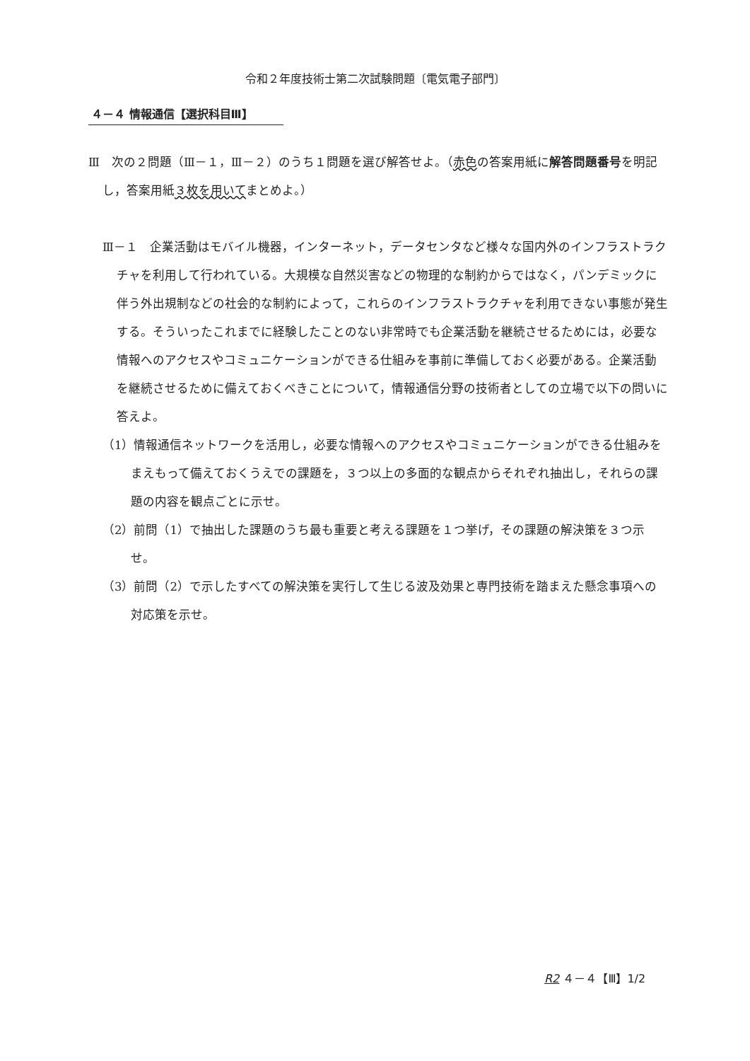令和２年度技術士第二次試験問題〔電気電子部門〕
４－４ 情報通信【選択科目Ⅲ】
Ⅲ　次の２問題（Ⅲ－１，Ⅲ－２）のうち１問題を選び解答せよ。（赤色の答案用紙に解答問題番号を明記し，答案用紙３枚を用いてまとめよ。）
Ⅲ－１　企業活動はモバイル機器，インターネット，データセンタなど様々な国内外のインフラストラクチャを利用して行われている。大規模な自然災害などの物理的な制約からではなく，パンデミックに伴う外出規制などの社会的な制約によって，これらのインフラストラクチャを利用できない事態が発生する。そういったこれまでに経験したことのない非常時でも企業活動を継続させるためには，必要な情報へのアクセスやコミュニケーションができる仕組みを事前に準備しておく必要がある。企業活動を継続させるために備えておくべきことについて，情報通信分野の技術者としての立場で以下の問いに答えよ。
（1）情報通信ネットワークを活用し，必要な情報へのアクセスやコミュニケーションができる仕組みをまえもって備えておくうえでの課題を，３つ以上の多面的な観点からそれぞれ抽出し，それらの課題の内容を観点ごとに示せ。
（2）前問（1）で抽出した課題のうち最も重要と考える課題を１つ挙げ，その課題の解決策を３つ示せ。
（3）前問（2）で示したすべての解決策を実行して生じる波及効果と専門技術を踏まえた懸念事項への対応策を示せ。
R2 ４－４【Ⅲ】1/2